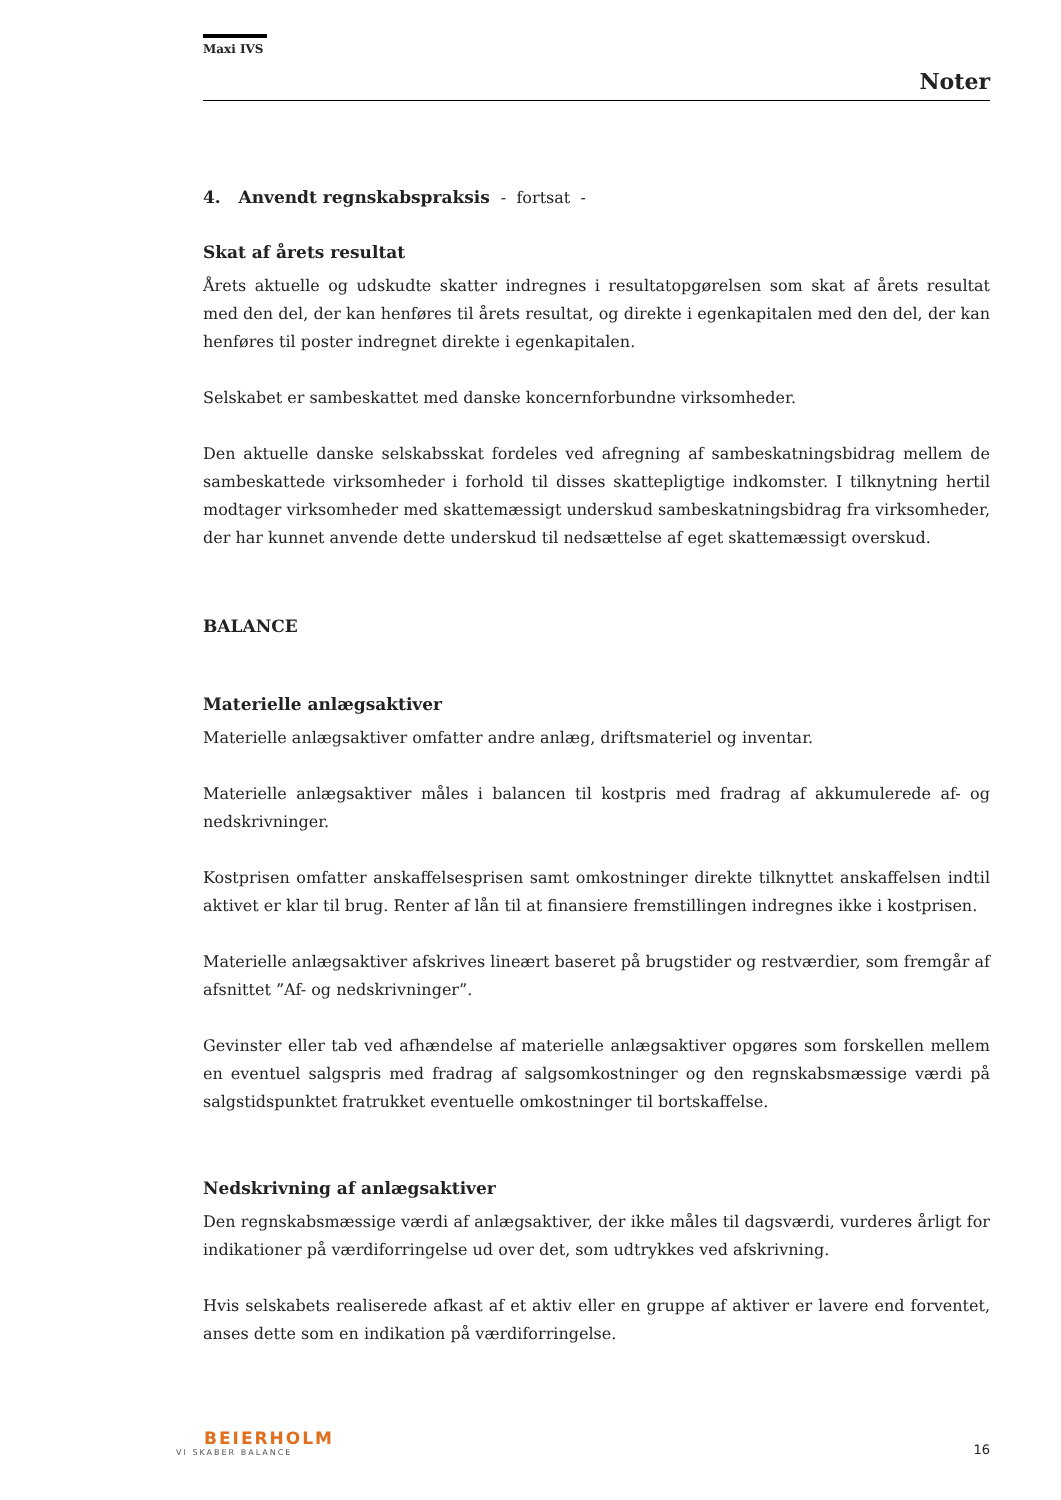Maxi IVS
Noter
4. Anvendt regnskabspraksis - fortsat -
Skat af årets resultat
Årets aktuelle og udskudte skatter indregnes i resultatopgørelsen som skat af årets resultat med den del, der kan henføres til årets resultat, og direkte i egenkapitalen med den del, der kan henføres til poster indregnet direkte i egenkapitalen.
Selskabet er sambeskattet med danske koncernforbundne virksomheder.
Den aktuelle danske selskabsskat fordeles ved afregning af sambeskatningsbidrag mellem de sambeskattede virksomheder i forhold til disses skattepligtige indkomster. I tilknytning hertil modtager virksomheder med skattemæssigt underskud sambeskatningsbidrag fra virksomheder, der har kunnet anvende dette underskud til nedsættelse af eget skattemæssigt overskud.
BALANCE
Materielle anlægsaktiver
Materielle anlægsaktiver omfatter andre anlæg, driftsmateriel og inventar.
Materielle anlægsaktiver måles i balancen til kostpris med fradrag af akkumulerede af- og nedskrivninger.
Kostprisen omfatter anskaffelsesprisen samt omkostninger direkte tilknyttet anskaffelsen indtil aktivet er klar til brug. Renter af lån til at finansiere fremstillingen indregnes ikke i kostprisen.
Materielle anlægsaktiver afskrives lineært baseret på brugstider og restværdier, som fremgår af afsnittet ”Af- og nedskrivninger”.
Gevinster eller tab ved afhændelse af materielle anlægsaktiver opgøres som forskellen mellem en eventuel salgspris med fradrag af salgsomkostninger og den regnskabsmæssige værdi på salgstidspunktet fratrukket eventuelle omkostninger til bortskaffelse.
Nedskrivning af anlægsaktiver
Den regnskabsmæssige værdi af anlægsaktiver, der ikke måles til dagsværdi, vurderes årligt for indikationer på værdiforringelse ud over det, som udtrykkes ved afskrivning.
Hvis selskabets realiserede afkast af et aktiv eller en gruppe af aktiver er lavere end forventet, anses dette som en indikation på værdiforringelse.
BEIERHOLM
VI SKABER BALANCE
16